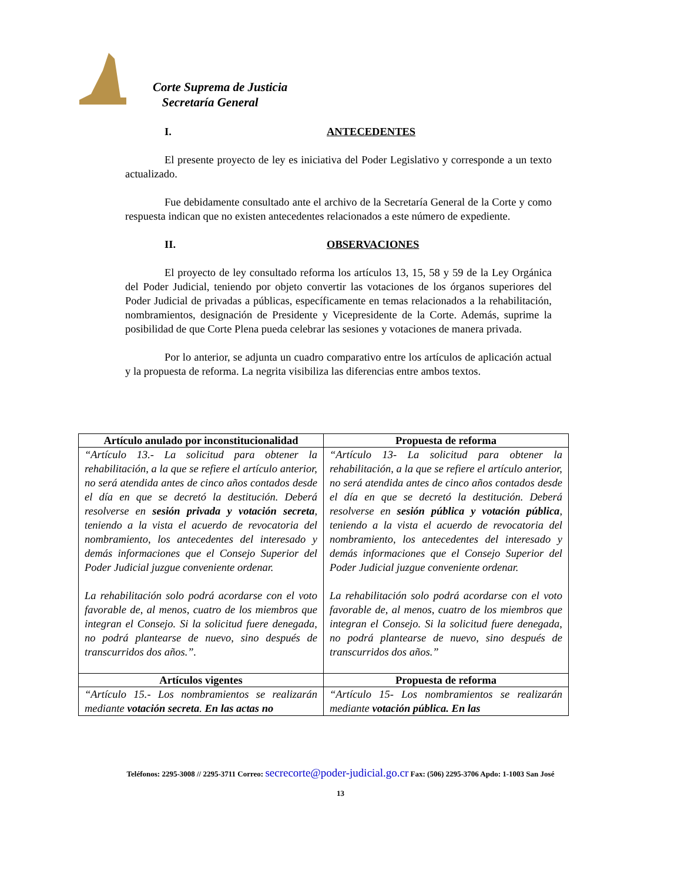Corte Suprema de Justicia
Secretaría General
I. ANTECEDENTES
El presente proyecto de ley es iniciativa del Poder Legislativo y corresponde a un texto actualizado.
Fue debidamente consultado ante el archivo de la Secretaría General de la Corte y como respuesta indican que no existen antecedentes relacionados a este número de expediente.
II. OBSERVACIONES
El proyecto de ley consultado reforma los artículos 13, 15, 58 y 59 de la Ley Orgánica del Poder Judicial, teniendo por objeto convertir las votaciones de los órganos superiores del Poder Judicial de privadas a públicas, específicamente en temas relacionados a la rehabilitación, nombramientos, designación de Presidente y Vicepresidente de la Corte. Además, suprime la posibilidad de que Corte Plena pueda celebrar las sesiones y votaciones de manera privada.
Por lo anterior, se adjunta un cuadro comparativo entre los artículos de aplicación actual y la propuesta de reforma. La negrita visibiliza las diferencias entre ambos textos.
| Artículo anulado por inconstitucionalidad | Propuesta de reforma |
| --- | --- |
| “Artículo 13.- La solicitud para obtener la rehabilitación, a la que se refiere el artículo anterior, no será atendida antes de cinco años contados desde el día en que se decretó la destitución. Deberá resolverse en sesión privada y votación secreta , teniendo a la vista el acuerdo de revocatoria del nombramiento, los antecedentes del interesado y demás informaciones que el Consejo Superior del Poder Judicial juzgue conveniente ordenar. La rehabilitación solo podrá acordarse con el voto favorable de, al menos, cuatro de los miembros que integran el Consejo. Si la solicitud fuere denegada, no podrá plantearse de nuevo, sino después de transcurridos dos años.”. | “Artículo 13- La solicitud para obtener la rehabilitación, a la que se refiere el artículo anterior, no será atendida antes de cinco años contados desde el día en que se decretó la destitución. Deberá resolverse en sesión pública y votación pública , teniendo a la vista el acuerdo de revocatoria del nombramiento, los antecedentes del interesado y demás informaciones que el Consejo Superior del Poder Judicial juzgue conveniente ordenar. La rehabilitación solo podrá acordarse con el voto favorable de, al menos, cuatro de los miembros que integran el Consejo. Si la solicitud fuere denegada, no podrá plantearse de nuevo, sino después de transcurridos dos años.” |
| Artículos vigentes | Propuesta de reforma |
| “Artículo 15.- Los nombramientos se realizarán mediante votación secreta . En las actas no | “Artículo 15- Los nombramientos se realizarán mediante votación pública. En las |
Teléfonos: 2295-3008 // 2295-3711 Correo: secrecorte@poder-judicial.go.cr Fax: (506) 2295-3706 Apdo: 1-1003 San José
13